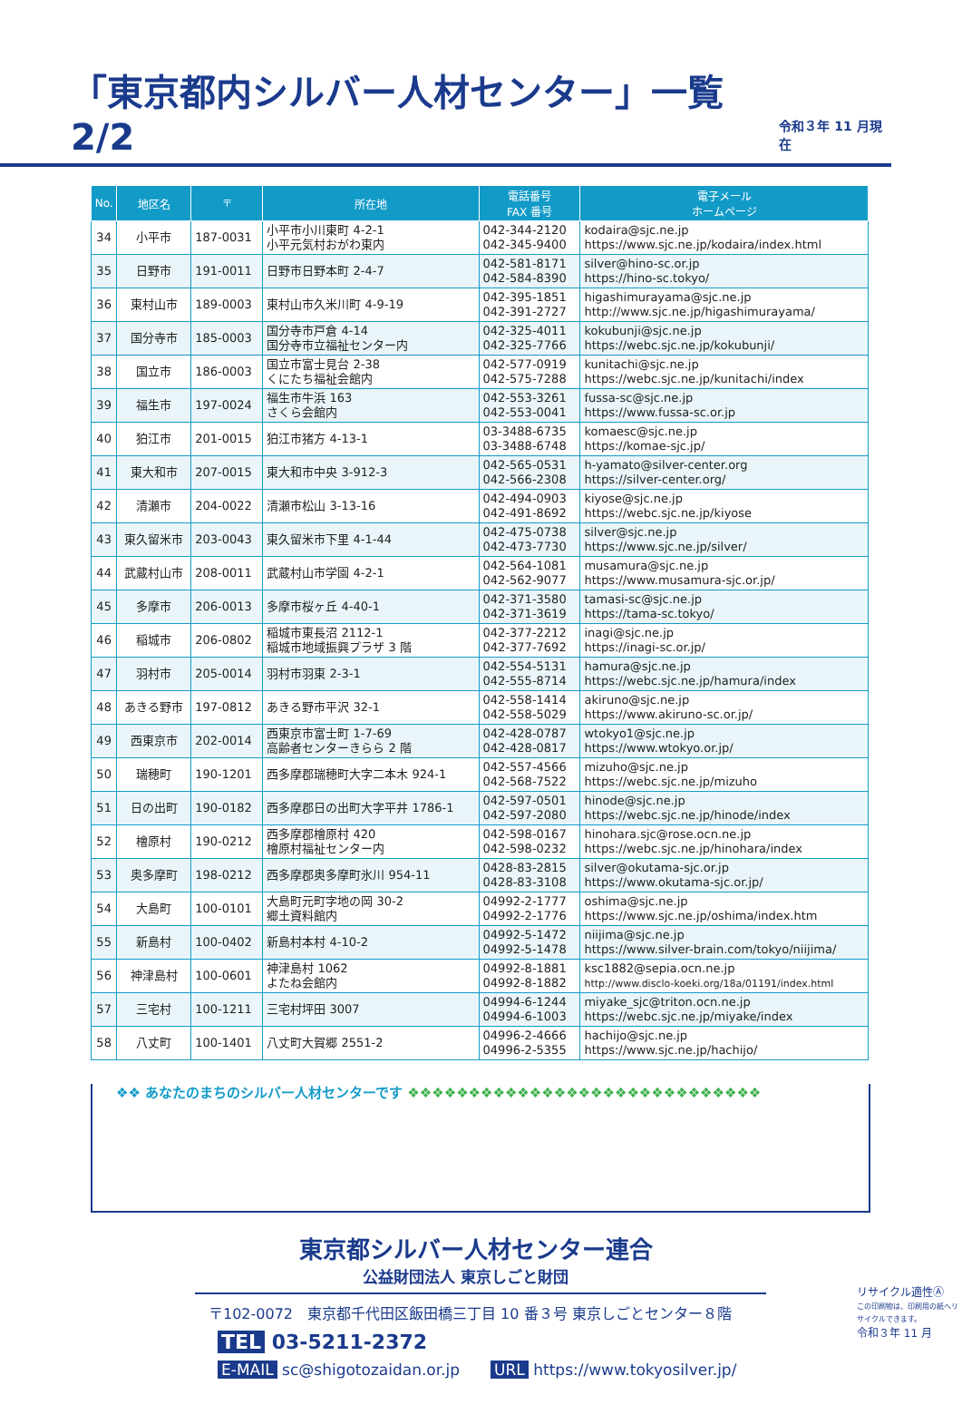「東京都内シルバー人材センター」一覧 2/2 令和３年 11 月現在
| No. | 地区名 | 〒 | 所在地 | 電話番号 FAX 番号 | 電子メール ホームページ |
| --- | --- | --- | --- | --- | --- |
| 34 | 小平市 | 187-0031 | 小平市小川東町 4-2-1 小平元気村おがわ東内 | 042-344-2120 042-345-9400 | kodaira@sjc.ne.jp https://www.sjc.ne.jp/kodaira/index.html |
| 35 | 日野市 | 191-0011 | 日野市日野本町 2-4-7 | 042-581-8171 042-584-8390 | silver@hino-sc.or.jp https://hino-sc.tokyo/ |
| 36 | 東村山市 | 189-0003 | 東村山市久米川町 4-9-19 | 042-395-1851 042-391-2727 | higashimurayama@sjc.ne.jp http://www.sjc.ne.jp/higashimurayama/ |
| 37 | 国分寺市 | 185-0003 | 国分寺市戸倉 4-14 国分寺市立福祉センター内 | 042-325-4011 042-325-7766 | kokubunji@sjc.ne.jp https://webc.sjc.ne.jp/kokubunji/ |
| 38 | 国立市 | 186-0003 | 国立市富士見台 2-38 くにたち福祉会館内 | 042-577-0919 042-575-7288 | kunitachi@sjc.ne.jp https://webc.sjc.ne.jp/kunitachi/index |
| 39 | 福生市 | 197-0024 | 福生市牛浜 163 さくら会館内 | 042-553-3261 042-553-0041 | fussa-sc@sjc.ne.jp https://www.fussa-sc.or.jp |
| 40 | 狛江市 | 201-0015 | 狛江市猪方 4-13-1 | 03-3488-6735 03-3488-6748 | komaesc@sjc.ne.jp https://komae-sjc.jp/ |
| 41 | 東大和市 | 207-0015 | 東大和市中央 3-912-3 | 042-565-0531 042-566-2308 | h-yamato@silver-center.org https://silver-center.org/ |
| 42 | 清瀬市 | 204-0022 | 清瀬市松山 3-13-16 | 042-494-0903 042-491-8692 | kiyose@sjc.ne.jp https://webc.sjc.ne.jp/kiyose |
| 43 | 東久留米市 | 203-0043 | 東久留米市下里 4-1-44 | 042-475-0738 042-473-7730 | silver@sjc.ne.jp https://www.sjc.ne.jp/silver/ |
| 44 | 武蔵村山市 | 208-0011 | 武蔵村山市学園 4-2-1 | 042-564-1081 042-562-9077 | musamura@sjc.ne.jp https://www.musamura-sjc.or.jp/ |
| 45 | 多摩市 | 206-0013 | 多摩市桜ヶ丘 4-40-1 | 042-371-3580 042-371-3619 | tamasi-sc@sjc.ne.jp https://tama-sc.tokyo/ |
| 46 | 稲城市 | 206-0802 | 稲城市東長沼 2112-1 稲城市地域振興プラザ 3 階 | 042-377-2212 042-377-7692 | inagi@sjc.ne.jp https://inagi-sc.or.jp/ |
| 47 | 羽村市 | 205-0014 | 羽村市羽東 2-3-1 | 042-554-5131 042-555-8714 | hamura@sjc.ne.jp https://webc.sjc.ne.jp/hamura/index |
| 48 | あきる野市 | 197-0812 | あきる野市平沢 32-1 | 042-558-1414 042-558-5029 | akiruno@sjc.ne.jp https://www.akiruno-sc.or.jp/ |
| 49 | 西東京市 | 202-0014 | 西東京市富士町 1-7-69 高齢者センターきらら 2 階 | 042-428-0787 042-428-0817 | wtokyo1@sjc.ne.jp https://www.wtokyo.or.jp/ |
| 50 | 瑞穂町 | 190-1201 | 西多摩郡瑞穂町大字二本木 924-1 | 042-557-4566 042-568-7522 | mizuho@sjc.ne.jp https://webc.sjc.ne.jp/mizuho |
| 51 | 日の出町 | 190-0182 | 西多摩郡日の出町大字平井 1786-1 | 042-597-0501 042-597-2080 | hinode@sjc.ne.jp https://webc.sjc.ne.jp/hinode/index |
| 52 | 檜原村 | 190-0212 | 西多摩郡檜原村 420 檜原村福祉センター内 | 042-598-0167 042-598-0232 | hinohara.sjc@rose.ocn.ne.jp https://webc.sjc.ne.jp/hinohara/index |
| 53 | 奥多摩町 | 198-0212 | 西多摩郡奥多摩町氷川 954-11 | 0428-83-2815 0428-83-3108 | silver@okutama-sjc.or.jp https://www.okutama-sjc.or.jp/ |
| 54 | 大島町 | 100-0101 | 大島町元町字地の岡 30-2 郷土資料館内 | 04992-2-1777 04992-2-1776 | oshima@sjc.ne.jp https://www.sjc.ne.jp/oshima/index.htm |
| 55 | 新島村 | 100-0402 | 新島村本村 4-10-2 | 04992-5-1472 04992-5-1478 | niijima@sjc.ne.jp https://www.silver-brain.com/tokyo/niijima/ |
| 56 | 神津島村 | 100-0601 | 神津島村 1062 よたね会館内 | 04992-8-1881 04992-8-1882 | ksc1882@sepia.ocn.ne.jp http://www.disclo-koeki.org/18a/01191/index.html |
| 57 | 三宅村 | 100-1211 | 三宅村坪田 3007 | 04994-6-1244 04994-6-1003 | miyake_sjc@triton.ocn.ne.jp https://webc.sjc.ne.jp/miyake/index |
| 58 | 八丈町 | 100-1401 | 八丈町大賀郷 2551-2 | 04996-2-4666 04996-2-5355 | hachijo@sjc.ne.jp https://www.sjc.ne.jp/hachijo/ |
❖❖ あなたのまちのシルバー人材センターです ❖❖❖❖❖❖❖❖❖❖❖❖❖❖❖❖❖❖❖❖❖❖❖❖❖❖❖❖❖
東京都シルバー人材センター連合
公益財団法人 東京しごと財団
〒102-0072　東京都千代田区飯田橋三丁目 10 番３号 東京しごとセンター８階
TEL 03-5211-2372
E-MAIL sc@shigotozaidan.or.jp　　URL https://www.tokyosilver.jp/
リサイクル適性Ⓐ
この印刷物は、印刷用の紙へリサイクルできます。
令和３年 11 月